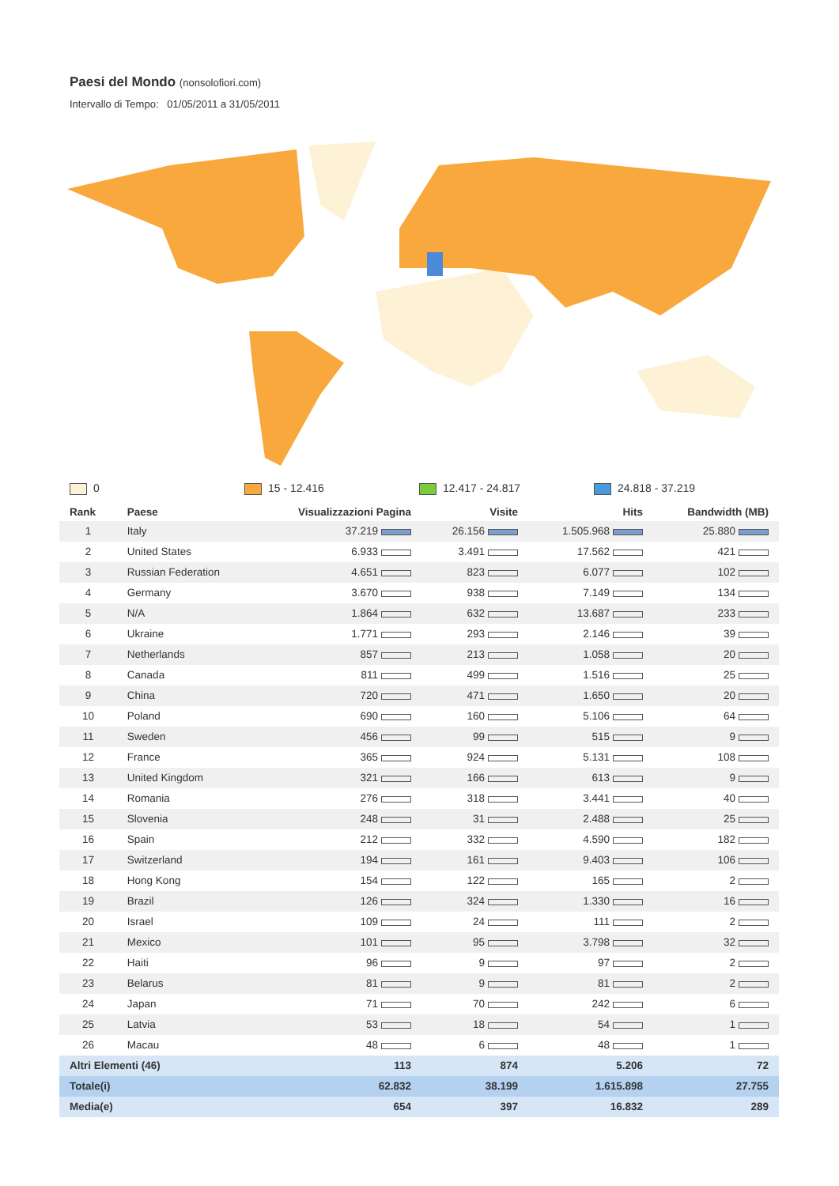Paesi del Mondo (nonsolofiori.com)
Intervallo di Tempo: 01/05/2011 a 31/05/2011
0 15 - 12.416 12.417 - 24.817 24.818 - 37.219
| Rank | Paese | Visualizzazioni Pagina | Visite | Hits | Bandwidth (MB) |
| --- | --- | --- | --- | --- | --- |
| 1 | Italy | 37.219 | 26.156 | 1.505.968 | 25.880 |
| 2 | United States | 6.933 | 3.491 | 17.562 | 421 |
| 3 | Russian Federation | 4.651 | 823 | 6.077 | 102 |
| 4 | Germany | 3.670 | 938 | 7.149 | 134 |
| 5 | N/A | 1.864 | 632 | 13.687 | 233 |
| 6 | Ukraine | 1.771 | 293 | 2.146 | 39 |
| 7 | Netherlands | 857 | 213 | 1.058 | 20 |
| 8 | Canada | 811 | 499 | 1.516 | 25 |
| 9 | China | 720 | 471 | 1.650 | 20 |
| 10 | Poland | 690 | 160 | 5.106 | 64 |
| 11 | Sweden | 456 | 99 | 515 | 9 |
| 12 | France | 365 | 924 | 5.131 | 108 |
| 13 | United Kingdom | 321 | 166 | 613 | 9 |
| 14 | Romania | 276 | 318 | 3.441 | 40 |
| 15 | Slovenia | 248 | 31 | 2.488 | 25 |
| 16 | Spain | 212 | 332 | 4.590 | 182 |
| 17 | Switzerland | 194 | 161 | 9.403 | 106 |
| 18 | Hong Kong | 154 | 122 | 165 | 2 |
| 19 | Brazil | 126 | 324 | 1.330 | 16 |
| 20 | Israel | 109 | 24 | 111 | 2 |
| 21 | Mexico | 101 | 95 | 3.798 | 32 |
| 22 | Haiti | 96 | 9 | 97 | 2 |
| 23 | Belarus | 81 | 9 | 81 | 2 |
| 24 | Japan | 71 | 70 | 242 | 6 |
| 25 | Latvia | 53 | 18 | 54 | 1 |
| 26 | Macau | 48 | 6 | 48 | 1 |
| Altri Elementi (46) | | 113 | 874 | 5.206 | 72 |
| Totale(i) | | 62.832 | 38.199 | 1.615.898 | 27.755 |
| Media(e) | | 654 | 397 | 16.832 | 289 |